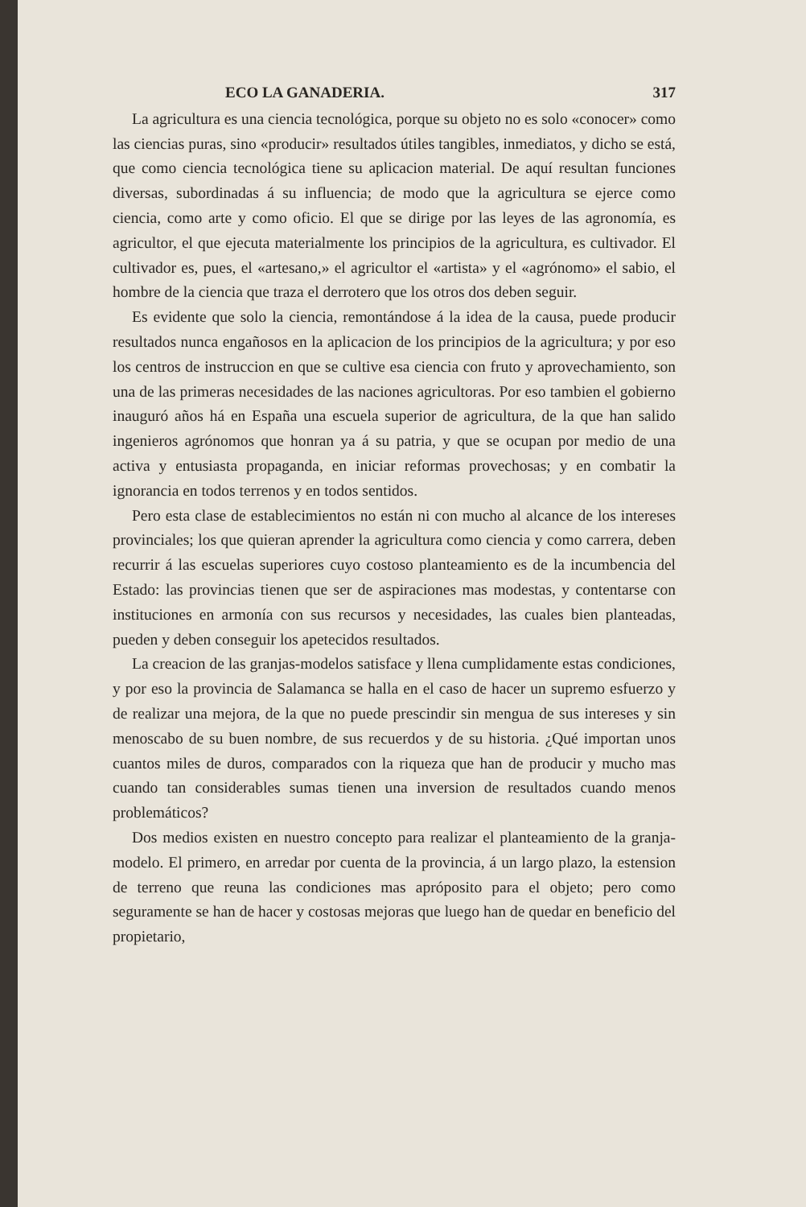ECO LA GANADERIA. 317
La agricultura es una ciencia tecnológica, porque su objeto no es solo «conocer» como las ciencias puras, sino «producir» resultados útiles tangibles, inmediatos, y dicho se está, que como ciencia tecnológica tiene su aplicacion material. De aquí resultan funciones diversas, subordinadas á su influencia; de modo que la agricultura se ejerce como ciencia, como arte y como oficio. El que se dirige por las leyes de las agronomía, es agricultor, el que ejecuta materialmente los principios de la agricultura, es cultivador. El cultivador es, pues, el «artesano,» el agricultor el «artista» y el «agrónomo» el sabio, el hombre de la ciencia que traza el derrotero que los otros dos deben seguir.
Es evidente que solo la ciencia, remontándose á la idea de la causa, puede producir resultados nunca engañosos en la aplicacion de los principios de la agricultura; y por eso los centros de instruccion en que se cultive esa ciencia con fruto y aprovechamiento, son una de las primeras necesidades de las naciones agricultoras. Por eso tambien el gobierno inauguró años há en España una escuela superior de agricultura, de la que han salido ingenieros agrónomos que honran ya á su patria, y que se ocupan por medio de una activa y entusiasta propaganda, en iniciar reformas provechosas; y en combatir la ignorancia en todos terrenos y en todos sentidos.
Pero esta clase de establecimientos no están ni con mucho al alcance de los intereses provinciales; los que quieran aprender la agricultura como ciencia y como carrera, deben recurrir á las escuelas superiores cuyo costoso planteamiento es de la incumbencia del Estado: las provincias tienen que ser de aspiraciones mas modestas, y contentarse con instituciones en armonía con sus recursos y necesidades, las cuales bien planteadas, pueden y deben conseguir los apetecidos resultados.
La creacion de las granjas-modelos satisface y llena cumplidamente estas condiciones, y por eso la provincia de Salamanca se halla en el caso de hacer un supremo esfuerzo y de realizar una mejora, de la que no puede prescindir sin mengua de sus intereses y sin menoscabo de su buen nombre, de sus recuerdos y de su historia. ¿Qué importan unos cuantos miles de duros, comparados con la riqueza que han de producir y mucho mas cuando tan considerables sumas tienen una inversion de resultados cuando menos problemáticos?
Dos medios existen en nuestro concepto para realizar el planteamiento de la granja-modelo. El primero, en arredar por cuenta de la provincia, á un largo plazo, la estension de terreno que reuna las condiciones mas apróposito para el objeto; pero como seguramente se han de hacer y costosas mejoras que luego han de quedar en beneficio del propietario,